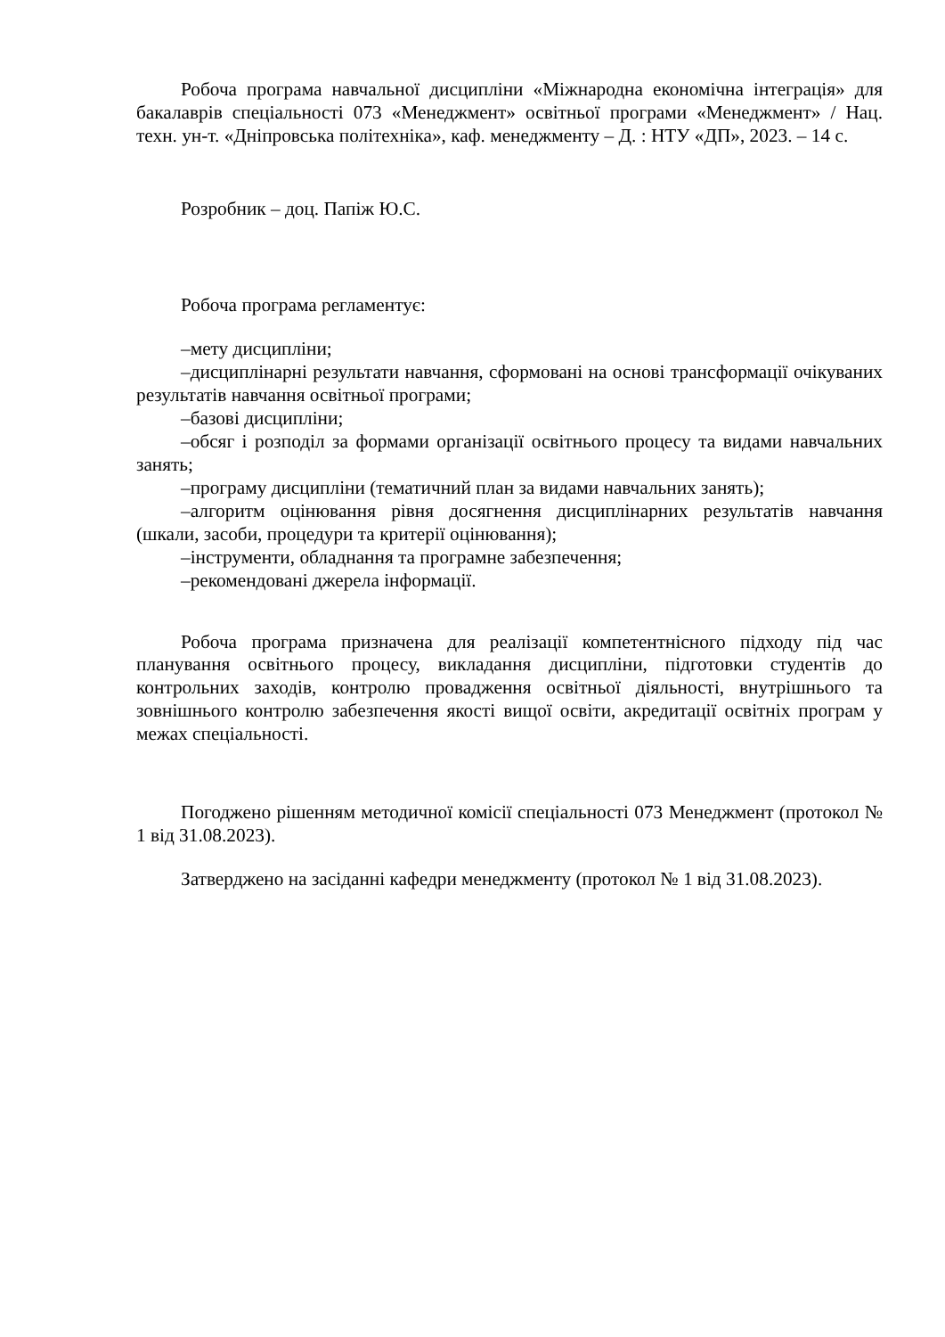Робоча програма навчальної дисципліни «Міжнародна економічна інтеграція» для бакалаврів спеціальності 073 «Менеджмент» освітньої програми «Менеджмент» / Нац. техн. ун-т. «Дніпровська політехніка», каф. менеджменту – Д. : НТУ «ДП», 2023. – 14 с.
Розробник – доц. Папіж Ю.С.
Робоча програма регламентує:
–мету дисципліни;
–дисциплінарні результати навчання, сформовані на основі трансформації очікуваних результатів навчання освітньої програми;
–базові дисципліни;
–обсяг і розподіл за формами організації освітнього процесу та видами навчальних занять;
–програму дисципліни (тематичний план за видами навчальних занять);
–алгоритм оцінювання рівня досягнення дисциплінарних результатів навчання (шкали, засоби, процедури та критерії оцінювання);
–інструменти, обладнання та програмне забезпечення;
–рекомендовані джерела інформації.
Робоча програма призначена для реалізації компетентнісного підходу під час планування освітнього процесу, викладання дисципліни, підготовки студентів до контрольних заходів, контролю провадження освітньої діяльності, внутрішнього та зовнішнього контролю забезпечення якості вищої освіти, акредитації освітніх програм у межах спеціальності.
Погоджено рішенням методичної комісії спеціальності 073 Менеджмент (протокол № 1 від 31.08.2023).
Затверджено на засіданні кафедри менеджменту (протокол № 1 від 31.08.2023).